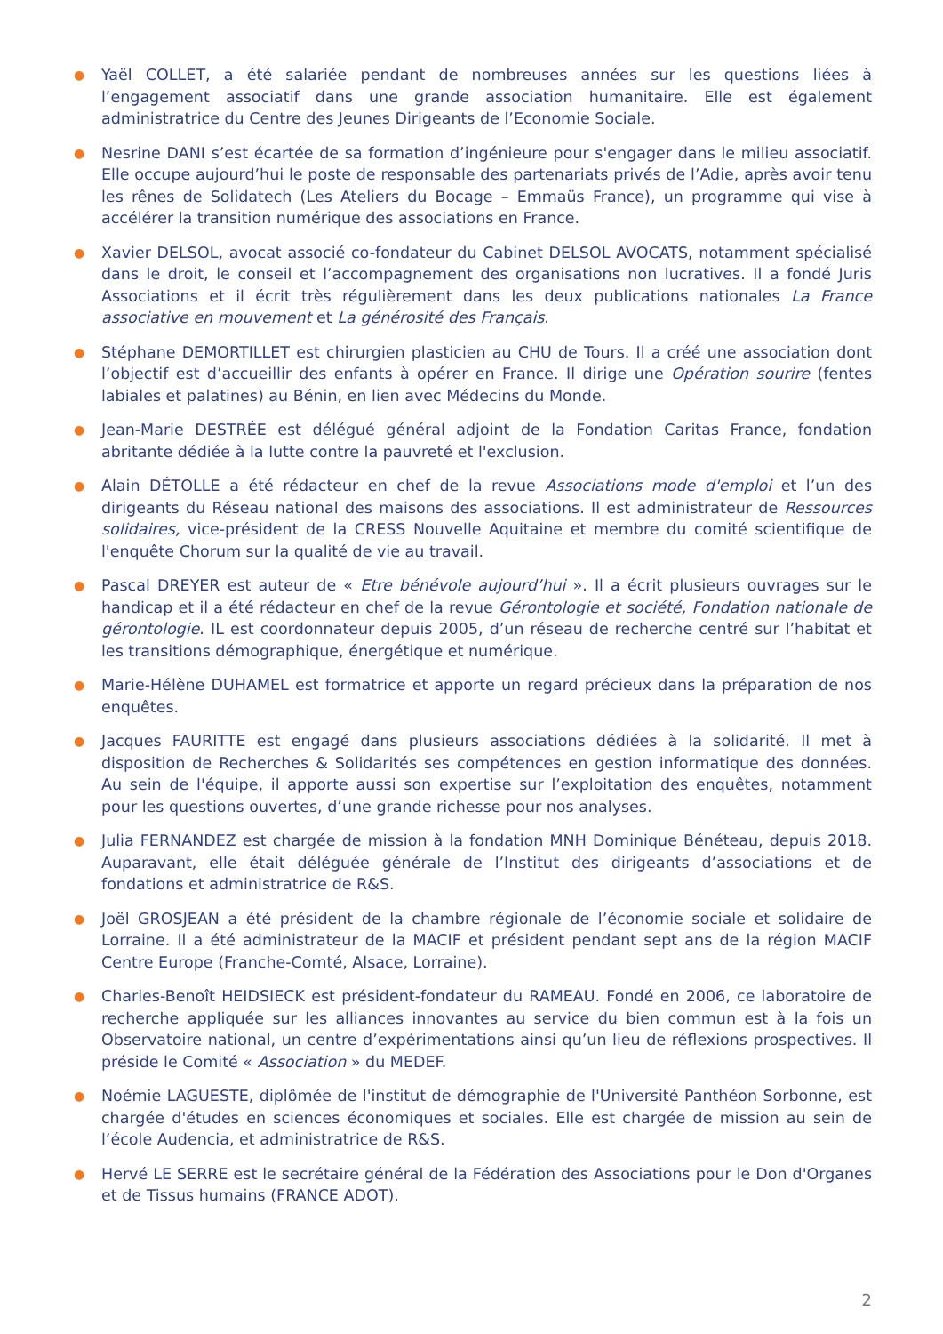● Yaël COLLET, a été salariée pendant de nombreuses années sur les questions liées à l’engagement associatif dans une grande association humanitaire. Elle est également administratrice du Centre des Jeunes Dirigeants de l’Economie Sociale.
● Nesrine DANI s’est écartée de sa formation d’ingénieure pour s'engager dans le milieu associatif. Elle occupe aujourd’hui le poste de responsable des partenariats privés de l’Adie, après avoir tenu les rênes de Solidatech (Les Ateliers du Bocage – Emmaüs France), un programme qui vise à accélérer la transition numérique des associations en France.
● Xavier DELSOL, avocat associé co-fondateur du Cabinet DELSOL AVOCATS, notamment spécialisé dans le droit, le conseil et l’accompagnement des organisations non lucratives. Il a fondé Juris Associations et il écrit très régulièrement dans les deux publications nationales La France associative en mouvement et La générosité des Français.
● Stéphane DEMORTILLET est chirurgien plasticien au CHU de Tours. Il a créé une association dont l’objectif est d’accueillir des enfants à opérer en France. Il dirige une Opération sourire (fentes labiales et palatines) au Bénin, en lien avec Médecins du Monde.
● Jean-Marie DESTRÉE est délégué général adjoint de la Fondation Caritas France, fondation abritante dédiée à la lutte contre la pauvreté et l'exclusion.
● Alain DÉTOLLE a été rédacteur en chef de la revue Associations mode d'emploi et l’un des dirigeants du Réseau national des maisons des associations. Il est administrateur de Ressources solidaires, vice-président de la CRESS Nouvelle Aquitaine et membre du comité scientifique de l'enquête Chorum sur la qualité de vie au travail.
● Pascal DREYER est auteur de « Etre bénévole aujourd’hui ». Il a écrit plusieurs ouvrages sur le handicap et il a été rédacteur en chef de la revue Gérontologie et société, Fondation nationale de gérontologie. IL est coordonnateur depuis 2005, d’un réseau de recherche centré sur l’habitat et les transitions démographique, énergétique et numérique.
● Marie-Hélène DUHAMEL est formatrice et apporte un regard précieux dans la préparation de nos enquêtes.
● Jacques FAURITTE est engagé dans plusieurs associations dédiées à la solidarité. Il met à disposition de Recherches & Solidarités ses compétences en gestion informatique des données. Au sein de l'équipe, il apporte aussi son expertise sur l’exploitation des enquêtes, notamment pour les questions ouvertes, d’une grande richesse pour nos analyses.
● Julia FERNANDEZ est chargée de mission à la fondation MNH Dominique Bénéteau, depuis 2018. Auparavant, elle était déléguée générale de l’Institut des dirigeants d’associations et de fondations et administratrice de R&S.
● Joël GROSJEAN a été président de la chambre régionale de l’économie sociale et solidaire de Lorraine. Il a été administrateur de la MACIF et président pendant sept ans de la région MACIF Centre Europe (Franche-Comté, Alsace, Lorraine).
● Charles-Benoît HEIDSIECK est président-fondateur du RAMEAU. Fondé en 2006, ce laboratoire de recherche appliquée sur les alliances innovantes au service du bien commun est à la fois un Observatoire national, un centre d’expérimentations ainsi qu’un lieu de réflexions prospectives. Il préside le Comité « Association » du MEDEF.
● Noémie LAGUESTE, diplômée de l'institut de démographie de l'Université Panthéon Sorbonne, est chargée d'études en sciences économiques et sociales. Elle est chargée de mission au sein de l’école Audencia, et administratrice de R&S.
● Hervé LE SERRE est le secrétaire général de la Fédération des Associations pour le Don d'Organes et de Tissus humains (FRANCE ADOT).
2